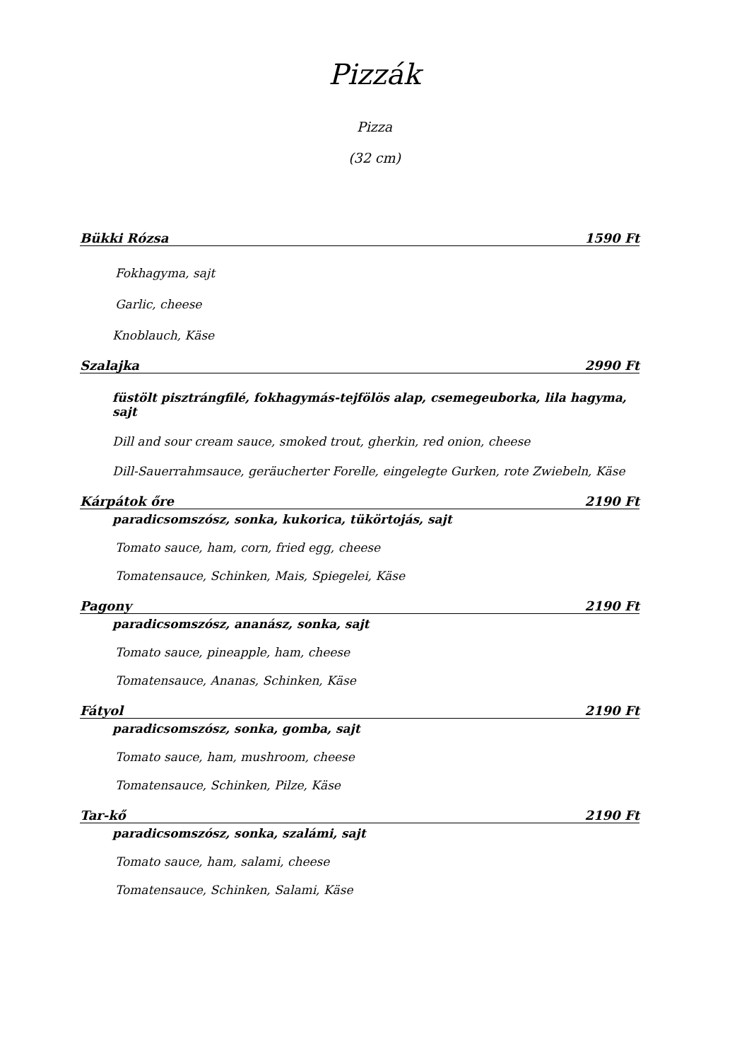Pizzák
Pizza
(32 cm)
Bükki Rózsa 1590 Ft
Fokhagyma, sajt
Garlic, cheese
Knoblauch, Käse
Szalajka 2990 Ft
füstölt pisztrángfilé, fokhagymás-tejfölös alap, csemegeuborka, lila hagyma, sajt
Dill and sour cream sauce, smoked trout, gherkin, red onion, cheese
Dill-Sauerrahmsauce, geräucherter Forelle, eingelegte Gurken, rote Zwiebeln, Käse
Kárpátok őre 2190 Ft
paradicsomszósz, sonka, kukorica, tükörtojás, sajt
Tomato sauce, ham, corn, fried egg, cheese
Tomatensauce, Schinken, Mais, Spiegelei, Käse
Pagony 2190 Ft
paradicsomszósz, ananász, sonka, sajt
Tomato sauce, pineapple, ham, cheese
Tomatensauce, Ananas, Schinken, Käse
Fátyol 2190 Ft
paradicsomszósz, sonka, gomba, sajt
Tomato sauce, ham, mushroom, cheese
Tomatensauce, Schinken, Pilze, Käse
Tar-kő 2190 Ft
paradicsomszósz, sonka, szalámi, sajt
Tomato sauce, ham, salami, cheese
Tomatensauce, Schinken, Salami, Käse